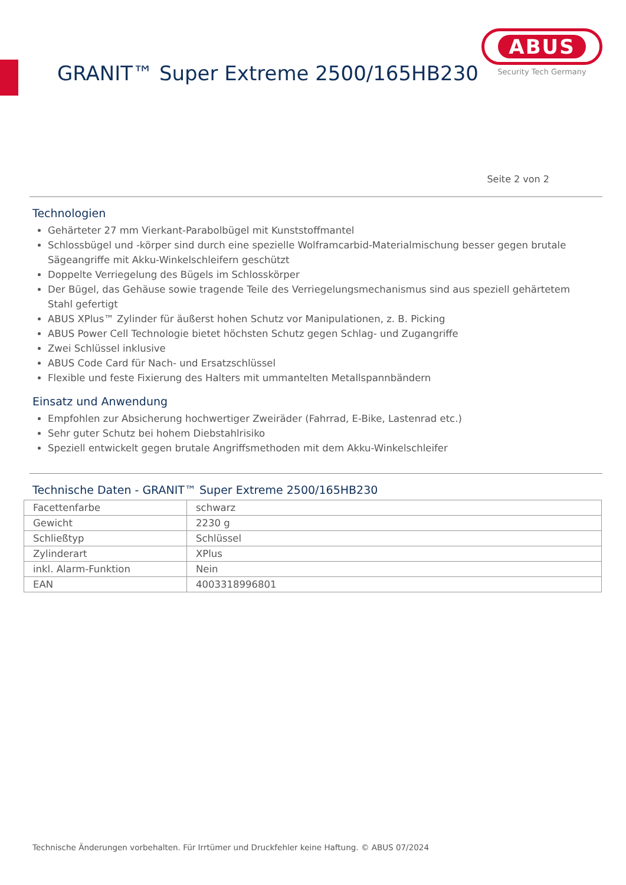GRANIT™ Super Extreme 2500/165HB230
ABUS
Security Tech Germany
Seite 2 von 2
Technologien
Gehärteter 27 mm Vierkant-Parabolbügel mit Kunststoffmantel
Schlossbügel und -körper sind durch eine spezielle Wolframcarbid-Materialmischung besser gegen brutale Sägeangriffe mit Akku-Winkelschleifern geschützt
Doppelte Verriegelung des Bügels im Schlosskörper
Der Bügel, das Gehäuse sowie tragende Teile des Verriegelungsmechanismus sind aus speziell gehärtetem Stahl gefertigt
ABUS XPlus™ Zylinder für äußerst hohen Schutz vor Manipulationen, z. B. Picking
ABUS Power Cell Technologie bietet höchsten Schutz gegen Schlag- und Zugangriffe
Zwei Schlüssel inklusive
ABUS Code Card für Nach- und Ersatzschlüssel
Flexible und feste Fixierung des Halters mit ummantelten Metallspannbändern
Einsatz und Anwendung
Empfohlen zur Absicherung hochwertiger Zweiräder (Fahrrad, E-Bike, Lastenrad etc.)
Sehr guter Schutz bei hohem Diebstahlrisiko
Speziell entwickelt gegen brutale Angriffsmethoden mit dem Akku-Winkelschleifer
Technische Daten - GRANIT™ Super Extreme 2500/165HB230
| Facettenfarbe | schwarz |
| Gewicht | 2230 g |
| Schließtyp | Schlüssel |
| Zylinderart | XPlus |
| inkl. Alarm-Funktion | Nein |
| EAN | 4003318996801 |
Technische Änderungen vorbehalten. Für Irrtümer und Druckfehler keine Haftung. © ABUS 07/2024